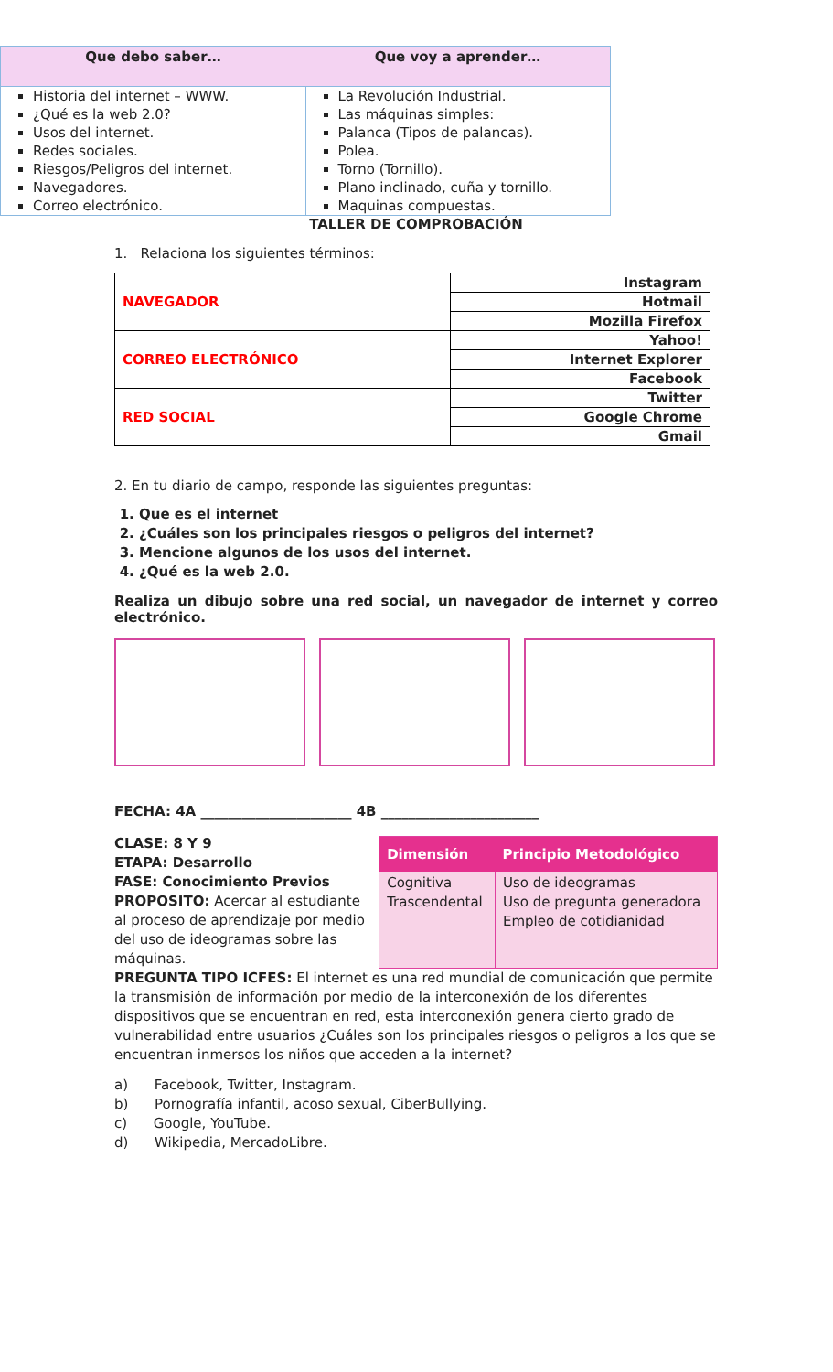| Que debo saber… | Que voy a aprender… |
| --- | --- |
| Historia del internet – WWW. ¿Qué es la web 2.0? Usos del internet. Redes sociales. Riesgos/Peligros del internet. Navegadores. Correo electrónico. | La Revolución Industrial. Las máquinas simples: Palanca (Tipos de palancas). Polea. Torno (Tornillo). Plano inclinado, cuña y tornillo. Maquinas compuestas. |
TALLER DE COMPROBACIÓN
1. Relaciona los siguientes términos:
| NAVEGADOR | Instagram |
| | Hotmail |
| | Mozilla Firefox |
| CORREO ELECTRÓNICO | Yahoo! |
| | Internet Explorer |
| | Facebook |
| RED SOCIAL | Twitter |
| | Google Chrome |
| | Gmail |
2. En tu diario de campo, responde las siguientes preguntas:
1. Que es el internet
2. ¿Cuáles son los principales riesgos o peligros del internet?
3. Mencione algunos de los usos del internet.
4. ¿Qué es la web 2.0.
Realiza un dibujo sobre una red social, un navegador de internet y correo electrónico.
FECHA: 4A ______________________ 4B _______________________
CLASE: 8 Y 9
ETAPA: Desarrollo
FASE: Conocimiento Previos
PROPOSITO: Acercar al estudiante al proceso de aprendizaje por medio del uso de ideogramas sobre las máquinas.
| Dimensión | Principio Metodológico |
| --- | --- |
| Cognitiva Trascendental | Uso de ideogramas Uso de pregunta generadora Empleo de cotidianidad |
PREGUNTA TIPO ICFES: El internet es una red mundial de comunicación que permite la transmisión de información por medio de la interconexión de los diferentes dispositivos que se encuentran en red, esta interconexión genera cierto grado de vulnerabilidad entre usuarios ¿Cuáles son los principales riesgos o peligros a los que se encuentran inmersos los niños que acceden a la internet?
a) Facebook, Twitter, Instagram.
b) Pornografía infantil, acoso sexual, CiberBullying.
c) Google, YouTube.
d) Wikipedia, MercadoLibre.